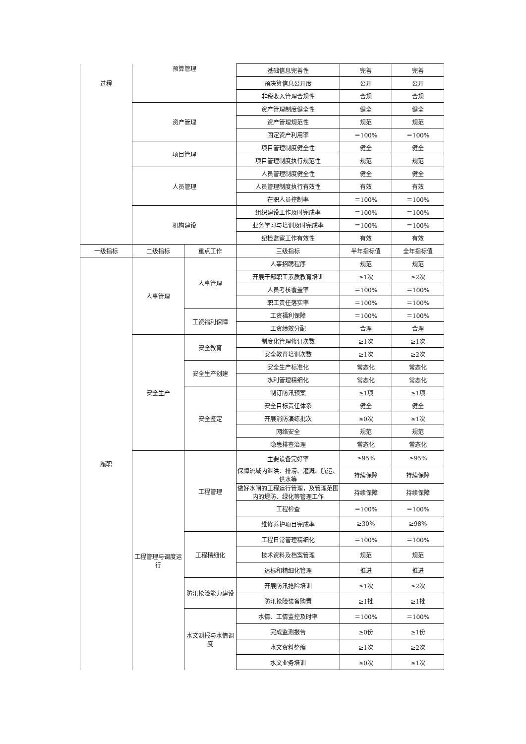| 过程 | 预算管理 | | 基础信息完善性 | 完善 | 完善 |
| | | | 预决算信息公开度 | 公开 | 公开 |
| | | | 非税收入管理合规性 | 合规 | 合规 |
| | 资产管理 | | 资产管理制度健全性 | 健全 | 健全 |
| | | | 资产管理规范性 | 规范 | 规范 |
| | | | 固定资产利用率 | ＝100% | ＝100% |
| | 项目管理 | | 项目管理制度健全性 | 健全 | 健全 |
| | | | 项目管理制度执行规范性 | 规范 | 规范 |
| | 人员管理 | | 人员管理制度健全性 | 健全 | 健全 |
| | | | 人员管理制度执行有效性 | 有效 | 有效 |
| | | | 在职人员控制率 | ＝100% | ＝100% |
| | 机构建设 | | 组织建设工作及时完成率 | ＝100% | ＝100% |
| | | | 业务学习与培训及时完成率 | ＝100% | ＝100% |
| | | | 纪检监察工作有效性 | 有效 | 有效 |
| 一级指标 | 二级指标 | 重点工作 | 三级指标 | 半年指标值 | 全年指标值 |
| 履职 | 人事管理 | 人事管理 | 人事招聘程序 | 规范 | 规范 |
| | | | 开展干部职工素质教育培训 | ≥1次 | ≥2次 |
| | | | 人员考核覆盖率 | ＝100% | ＝100% |
| | | | 职工责任落实率 | ＝100% | ＝100% |
| | | 工资福利保障 | 工资福利保障 | ＝100% | ＝100% |
| | | | 工资绩效分配 | 合理 | 合理 |
| | 安全生产 | 安全教育 | 制度化管理修订次数 | ≥1次 | ≥1次 |
| | | | 安全教育培训次数 | ≥1次 | ≥2次 |
| | | 安全生产创建 | 安全生产标准化 | 常态化 | 常态化 |
| | | | 水利管理精细化 | 常态化 | 常态化 |
| | | 安全鉴定 | 制订防汛预案 | ≥1项 | ≥1项 |
| | | | 安全目标责任体系 | 健全 | 健全 |
| | | | 开展消防演练批次 | ≥0次 | ≥1次 |
| | | | 网络安全 | 规范 | 规范 |
| | | | 隐患排查治理 | 常态化 | 常态化 |
| | 工程管理与调度运行 | 工程管理 | 主要设备完好率 | ≥95% | ≥95% |
| | | | 保障流域内泄洪、排涝、灌溉、航运、供水等 | 持续保障 | 持续保障 |
| | | | 做好水闸的工程运行管理，及管理范围内的堤防、绿化等管理工作 | 持续保障 | 持续保障 |
| | | | 工程检查 | ＝100% | ＝100% |
| | | | 维修养护项目完成率 | ≥30% | ≥98% |
| | | 工程精细化 | 工程日常管理精细化 | ＝100% | ＝100% |
| | | | 技术资料及档案管理 | 规范 | 规范 |
| | | | 达标和精细化管理 | 推进 | 推进 |
| | | 防汛抢险能力建设 | 开展防汛抢险培训 | ≥1次 | ≥2次 |
| | | | 防汛抢险装备购置 | ≥1批 | ≥1批 |
| | | 水文测报与水情调度 | 水情、工情监控及时率 | ＝100% | ＝100% |
| | | | 完成监测报告 | ≥0份 | ≥1份 |
| | | | 水文资料整编 | ≥1次 | ≥2次 |
| | | | 水文业务培训 | ≥0次 | ≥1次 |